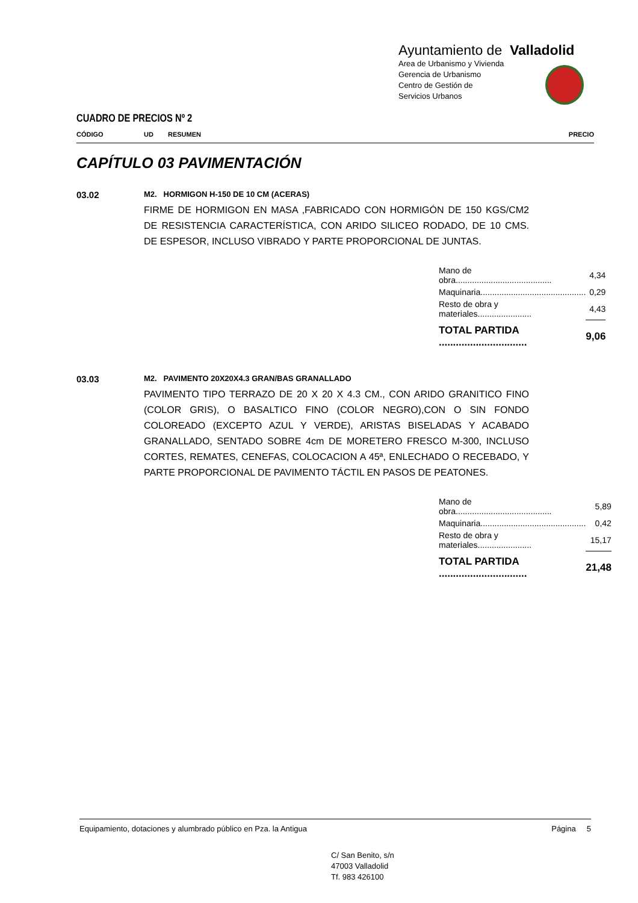Ayuntamiento de Valladolid
Area de Urbanismo y Vivienda
Gerencia de Urbanismo
Centro de Gestión de
Servicios Urbanos
CUADRO DE PRECIOS Nº 2
CÓDIGO UD RESUMEN PRECIO
CAPÍTULO 03 PAVIMENTACIÓN
03.02
M2. HORMIGON H-150 DE 10 CM (ACERAS)
FIRME DE HORMIGON EN MASA ,FABRICADO CON HORMIGÓN DE 150 KGS/CM2 DE RESISTENCIA CARACTERÍSTICA, CON ARIDO SILICEO RODADO, DE 10 CMS. DE ESPESOR, INCLUSO VIBRADO Y PARTE PROPORCIONAL DE JUNTAS.
| Mano de obra......................................... | 4,34 |
| Maquinaria............................................. | 0,29 |
| Resto de obra y materiales....................... | 4,43 |
| TOTAL PARTIDA ............................... | 9,06 |
03.03
M2. PAVIMENTO 20X20X4.3 GRAN/BAS GRANALLADO
PAVIMENTO TIPO TERRAZO DE 20 X 20 X 4.3 CM., CON ARIDO GRANITICO FINO (COLOR GRIS), O BASALTICO FINO (COLOR NEGRO),CON O SIN FONDO COLOREADO (EXCEPTO AZUL Y VERDE), ARISTAS BISELADAS Y ACABADO GRANALLADO, SENTADO SOBRE 4cm DE MORETERO FRESCO M-300, INCLUSO CORTES, REMATES, CENEFAS, COLOCACION A 45ª, ENLECHADO O RECEBADO, Y PARTE PROPORCIONAL DE PAVIMENTO TÁCTIL EN PASOS DE PEATONES.
| Mano de obra......................................... | 5,89 |
| Maquinaria............................................. | 0,42 |
| Resto de obra y materiales....................... | 15,17 |
| TOTAL PARTIDA ............................... | 21,48 |
Equipamiento, dotaciones y alumbrado público en Pza. la Antigua Página 5
C/ San Benito, s/n
47003 Valladolid
Tf. 983 426100